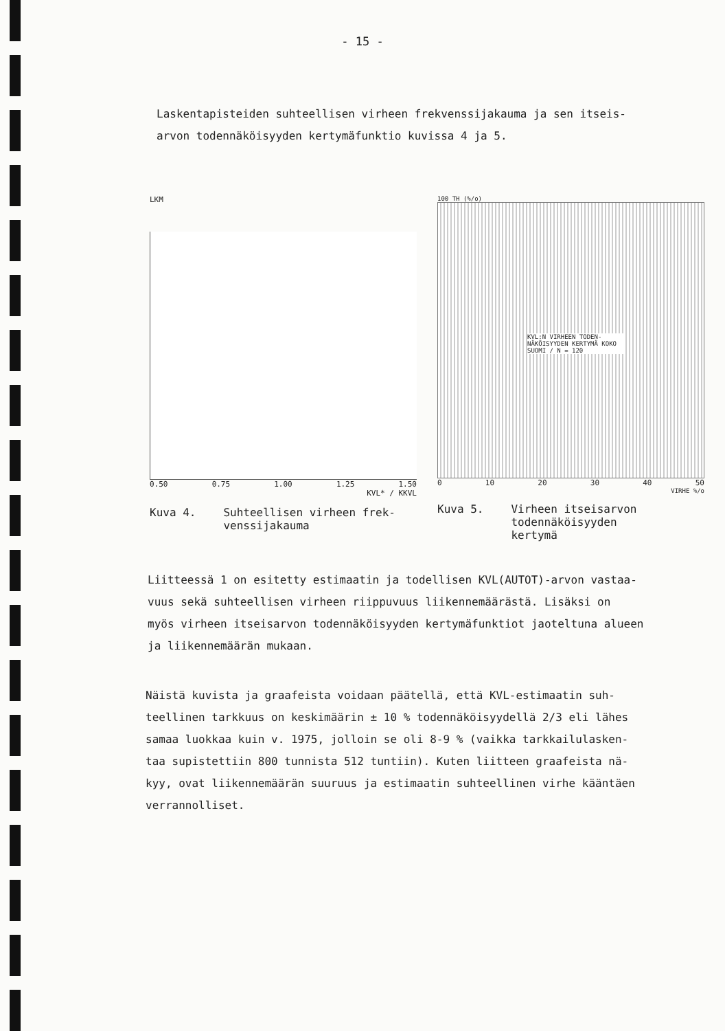- 15 -
Laskentapisteiden suhteellisen virheen frekvenssijakauma ja sen itseis-
arvon todennäköisyyden kertymäfunktio kuvissa 4 ja 5.
LKM
0.50 0.75 1.00 1.25 1.50
KVL* / KKVL
Kuva 4. Suhteellisen virheen frek-
venssijakauma
100 TH (%/o)
KVL:N VIRHEEN TODEN-NÄKÖISYYDEN KERTYMÄ KOKO SUOMI / N = 120
0 10 20 30 40 50
VIRHE %/o
Kuva 5. Virheen itseisarvon
todennäköisyyden
kertymä
Liitteessä 1 on esitetty estimaatin ja todellisen KVL(AUTOT)-arvon vastaa-
vuus sekä suhteellisen virheen riippuvuus liikennemäärästä. Lisäksi on
myös virheen itseisarvon todennäköisyyden kertymäfunktiot jaoteltuna alueen
ja liikennemäärän mukaan.
Näistä kuvista ja graafeista voidaan päätellä, että KVL-estimaatin suh-
teellinen tarkkuus on keskimäärin ± 10 % todennäköisyydellä 2/3 eli lähes
samaa luokkaa kuin v. 1975, jolloin se oli 8-9 % (vaikka tarkkailulasken-
taa supistettiin 800 tunnista 512 tuntiin). Kuten liitteen graafeista nä-
kyy, ovat liikennemäärän suuruus ja estimaatin suhteellinen virhe kääntäen
verrannolliset.